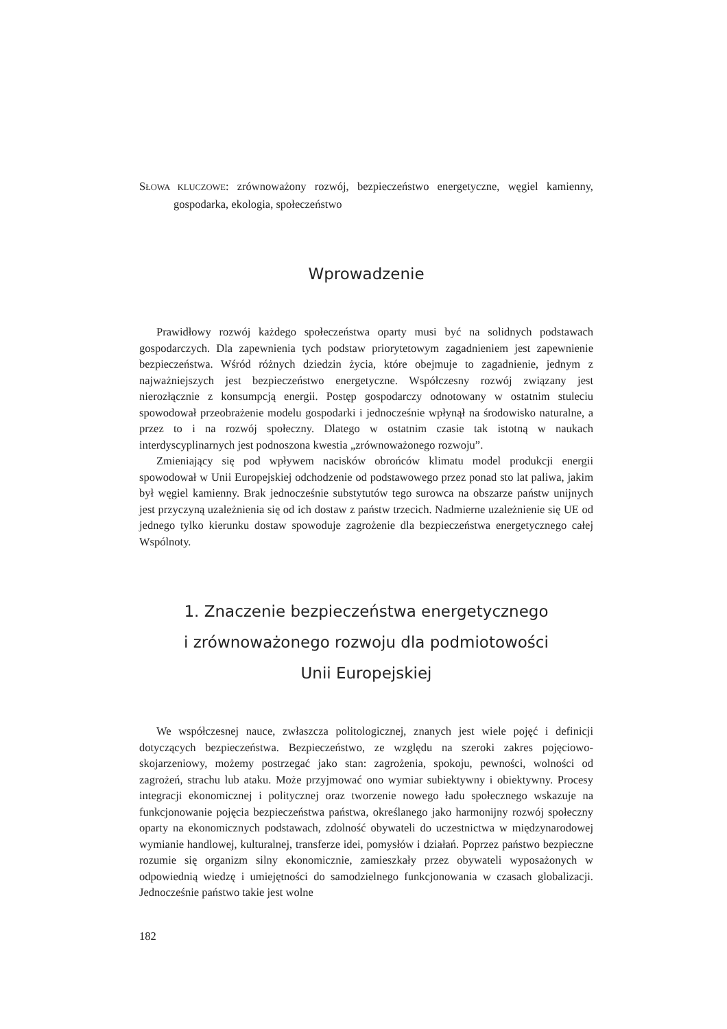SŁOWA KLUCZOWE: zrównoważony rozwój, bezpieczeństwo energetyczne, węgiel kamienny, gospodarka, ekologia, społeczeństwo
Wprowadzenie
Prawidłowy rozwój każdego społeczeństwa oparty musi być na solidnych podstawach gospodarczych. Dla zapewnienia tych podstaw priorytetowym zagadnieniem jest zapewnienie bezpieczeństwa. Wśród różnych dziedzin życia, które obejmuje to zagadnienie, jednym z najważniejszych jest bezpieczeństwo energetyczne. Współczesny rozwój związany jest nierozłącznie z konsumpcją energii. Postęp gospodarczy odnotowany w ostatnim stuleciu spowodował przeobrażenie modelu gospodarki i jednocześnie wpłynął na środowisko naturalne, a przez to i na rozwój społeczny. Dlatego w ostatnim czasie tak istotną w naukach interdyscyplinarnych jest podnoszona kwestia „zrównoważonego rozwoju”.
Zmieniający się pod wpływem nacisków obrońców klimatu model produkcji energii spowodował w Unii Europejskiej odchodzenie od podstawowego przez ponad sto lat paliwa, jakim był węgiel kamienny. Brak jednocześnie substytutów tego surowca na obszarze państw unijnych jest przyczyną uzależnienia się od ich dostaw z państw trzecich. Nadmierne uzależnienie się UE od jednego tylko kierunku dostaw spowoduje zagrożenie dla bezpieczeństwa energetycznego całej Wspólnoty.
1. Znaczenie bezpieczeństwa energetycznego
i zrównoważonego rozwoju dla podmiotowości
Unii Europejskiej
We współczesnej nauce, zwłaszcza politologicznej, znanych jest wiele pojęć i definicji dotyczących bezpieczeństwa. Bezpieczeństwo, ze względu na szeroki zakres pojęciowo-skojarzeniowy, możemy postrzegać jako stan: zagrożenia, spokoju, pewności, wolności od zagrożeń, strachu lub ataku. Może przyjmować ono wymiar subiektywny i obiektywny. Procesy integracji ekonomicznej i politycznej oraz tworzenie nowego ładu społecznego wskazuje na funkcjonowanie pojęcia bezpieczeństwa państwa, określanego jako harmonijny rozwój społeczny oparty na ekonomicznych podstawach, zdolność obywateli do uczestnictwa w międzynarodowej wymianie handlowej, kulturalnej, transferze idei, pomysłów i działań. Poprzez państwo bezpieczne rozumie się organizm silny ekonomicznie, zamieszkały przez obywateli wyposażonych w odpowiednią wiedzę i umiejętności do samodzielnego funkcjonowania w czasach globalizacji. Jednocześnie państwo takie jest wolne
182